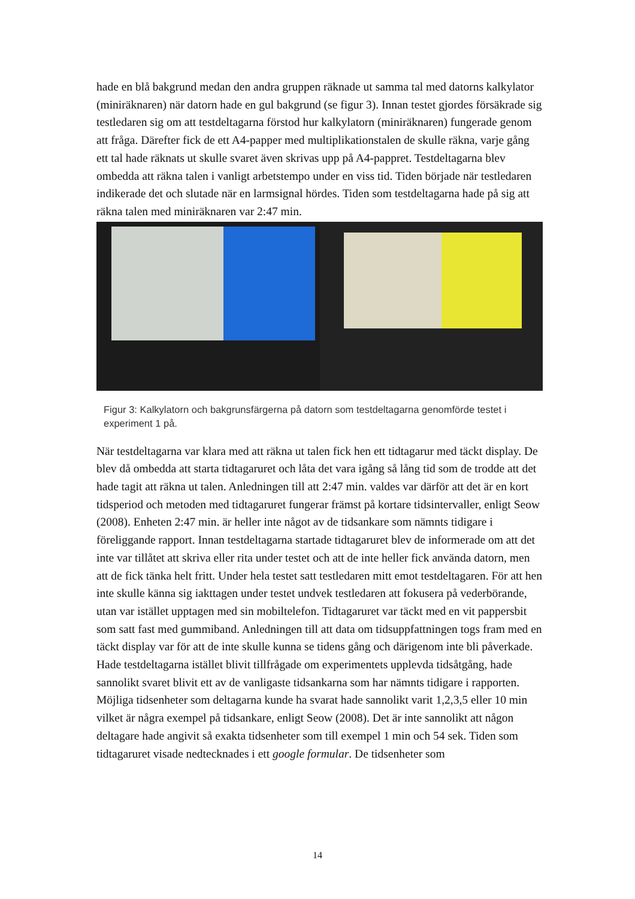hade en blå bakgrund medan den andra gruppen räknade ut samma tal med datorns kalkylator (miniräknaren) när datorn hade en gul bakgrund (se figur 3). Innan testet gjordes försäkrade sig testledaren sig om att testdeltagarna förstod hur kalkylatorn (miniräknaren) fungerade genom att fråga. Därefter fick de ett A4-papper med multiplikationstalen de skulle räkna, varje gång ett tal hade räknats ut skulle svaret även skrivas upp på A4-pappret. Testdeltagarna blev ombedda att räkna talen i vanligt arbetstempo under en viss tid. Tiden började när testledaren indikerade det och slutade när en larmsignal hördes. Tiden som testdeltagarna hade på sig att räkna talen med miniräknaren var 2:47 min.
Figur 3: Kalkylatorn och bakgrunsfärgerna på datorn som testdeltagarna genomförde testet i experiment 1 på.
När testdeltagarna var klara med att räkna ut talen fick hen ett tidtagarur med täckt display. De blev då ombedda att starta tidtagaruret och låta det vara igång så lång tid som de trodde att det hade tagit att räkna ut talen. Anledningen till att 2:47 min. valdes var därför att det är en kort tidsperiod och metoden med tidtagaruret fungerar främst på kortare tidsintervaller, enligt Seow (2008). Enheten 2:47 min. är heller inte något av de tidsankare som nämnts tidigare i föreliggande rapport. Innan testdeltagarna startade tidtagaruret blev de informerade om att det inte var tillåtet att skriva eller rita under testet och att de inte heller fick använda datorn, men att de fick tänka helt fritt. Under hela testet satt testledaren mitt emot testdeltagaren. För att hen inte skulle känna sig iakttagen under testet undvek testledaren att fokusera på vederbörande, utan var istället upptagen med sin mobiltelefon. Tidtagaruret var täckt med en vit pappersbit som satt fast med gummiband. Anledningen till att data om tidsuppfattningen togs fram med en täckt display var för att de inte skulle kunna se tidens gång och därigenom inte bli påverkade. Hade testdeltagarna istället blivit tillfrågade om experimentets upplevda tidsåtgång, hade sannolikt svaret blivit ett av de vanligaste tidsankarna som har nämnts tidigare i rapporten. Möjliga tidsenheter som deltagarna kunde ha svarat hade sannolikt varit 1,2,3,5 eller 10 min vilket är några exempel på tidsankare, enligt Seow (2008). Det är inte sannolikt att någon deltagare hade angivit så exakta tidsenheter som till exempel 1 min och 54 sek. Tiden som tidtagaruret visade nedtecknades i ett google formular. De tidsenheter som
14